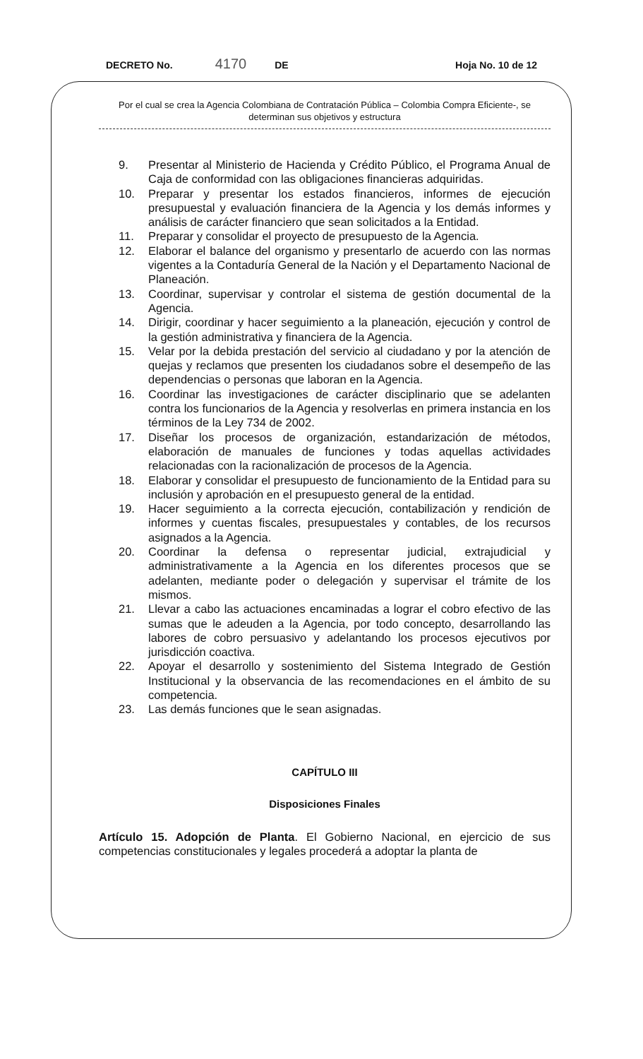DECRETO No. 4170 DE Hoja No. 10 de 12
Por el cual se crea la Agencia Colombiana de Contratación Pública – Colombia Compra Eficiente-, se determinan sus objetivos y estructura
9. Presentar al Ministerio de Hacienda y Crédito Público, el Programa Anual de Caja de conformidad con las obligaciones financieras adquiridas.
10. Preparar y presentar los estados financieros, informes de ejecución presupuestal y evaluación financiera de la Agencia y los demás informes y análisis de carácter financiero que sean solicitados a la Entidad.
11. Preparar y consolidar el proyecto de presupuesto de la Agencia.
12. Elaborar el balance del organismo y presentarlo de acuerdo con las normas vigentes a la Contaduría General de la Nación y el Departamento Nacional de Planeación.
13. Coordinar, supervisar y controlar el sistema de gestión documental de la Agencia.
14. Dirigir, coordinar y hacer seguimiento a la planeación, ejecución y control de la gestión administrativa y financiera de la Agencia.
15. Velar por la debida prestación del servicio al ciudadano y por la atención de quejas y reclamos que presenten los ciudadanos sobre el desempeño de las dependencias o personas que laboran en la Agencia.
16. Coordinar las investigaciones de carácter disciplinario que se adelanten contra los funcionarios de la Agencia y resolverlas en primera instancia en los términos de la Ley 734 de 2002.
17. Diseñar los procesos de organización, estandarización de métodos, elaboración de manuales de funciones y todas aquellas actividades relacionadas con la racionalización de procesos de la Agencia.
18. Elaborar y consolidar el presupuesto de funcionamiento de la Entidad para su inclusión y aprobación en el presupuesto general de la entidad.
19. Hacer seguimiento a la correcta ejecución, contabilización y rendición de informes y cuentas fiscales, presupuestales y contables, de los recursos asignados a la Agencia.
20. Coordinar la defensa o representar judicial, extrajudicial y administrativamente a la Agencia en los diferentes procesos que se adelanten, mediante poder o delegación y supervisar el trámite de los mismos.
21. Llevar a cabo las actuaciones encaminadas a lograr el cobro efectivo de las sumas que le adeuden a la Agencia, por todo concepto, desarrollando las labores de cobro persuasivo y adelantando los procesos ejecutivos por jurisdicción coactiva.
22. Apoyar el desarrollo y sostenimiento del Sistema Integrado de Gestión Institucional y la observancia de las recomendaciones en el ámbito de su competencia.
23. Las demás funciones que le sean asignadas.
CAPÍTULO III
Disposiciones Finales
Artículo 15. Adopción de Planta. El Gobierno Nacional, en ejercicio de sus competencias constitucionales y legales procederá a adoptar la planta de